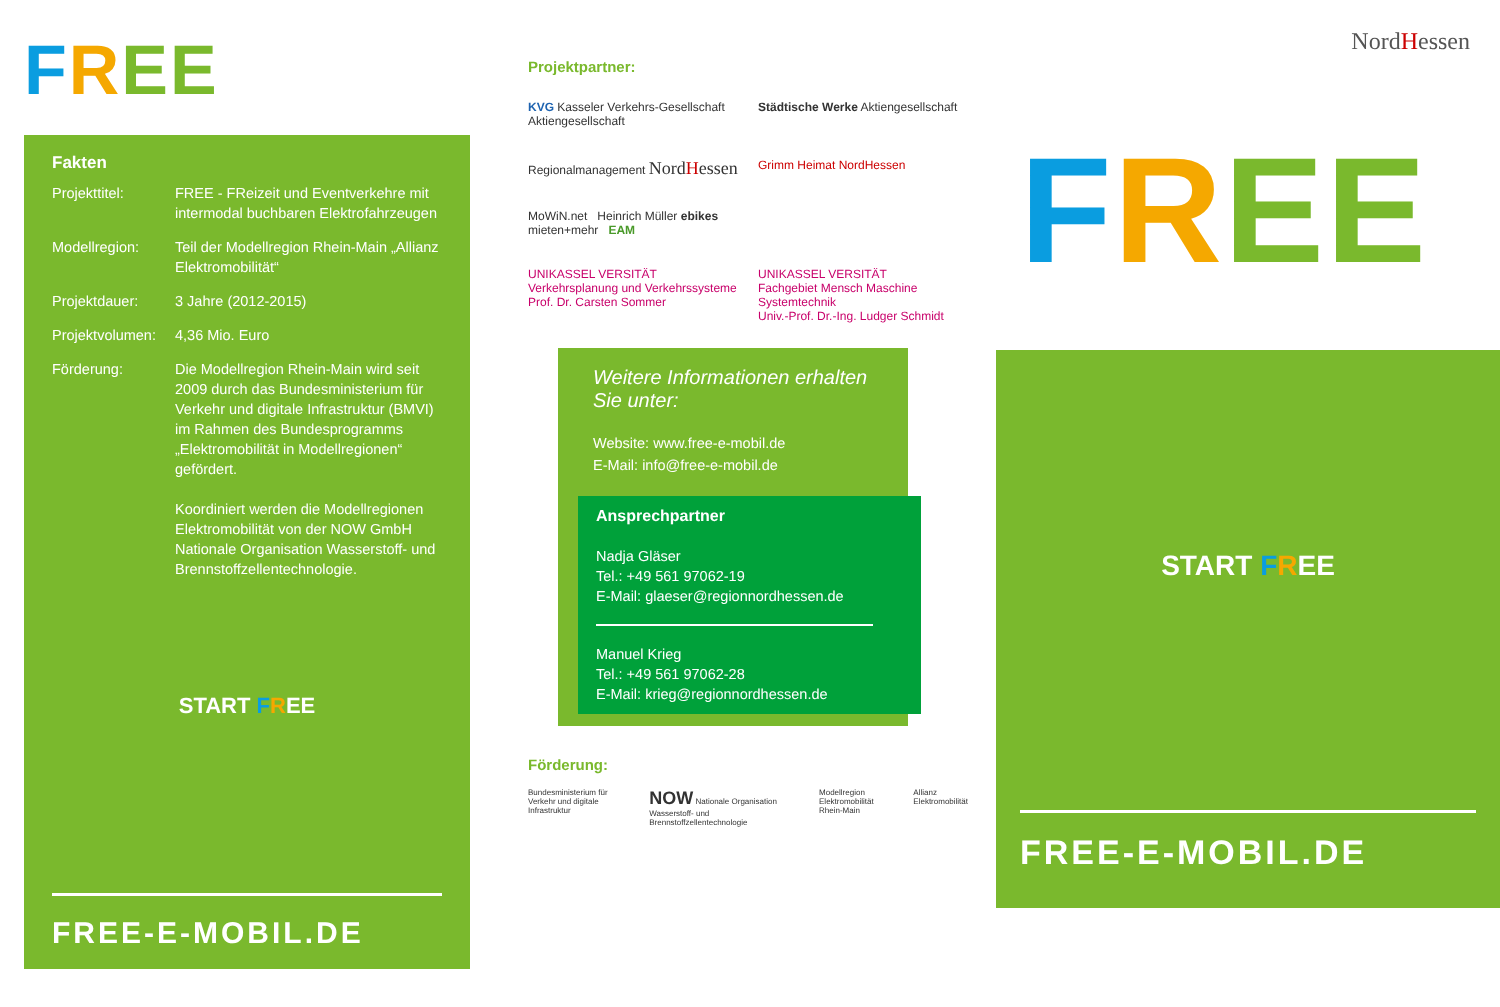FREE
Fakten
| Projekttitel: | FREE - FReizeit und Eventverkehre mit intermodal buchbaren Elektrofahrzeugen |
| Modellregion: | Teil der Modellregion Rhein-Main „Allianz Elektromobilität“ |
| Projektdauer: | 3 Jahre (2012-2015) |
| Projektvolumen: | 4,36 Mio. Euro |
| Förderung: | Die Modellregion Rhein-Main wird seit 2009 durch das Bundesministerium für Verkehr und digitale Infrastruktur (BMVI) im Rahmen des Bundesprogramms „Elektromobilität in Modellregionen“ gefördert. Koordiniert werden die Modellregionen Elektromobilität von der NOW GmbH Nationale Organisation Wasserstoff- und Brennstoffzellentechnologie. |
START FREE
FREE-E-MOBIL.DE
Projektpartner:
KVG Kasseler Verkehrs-Gesellschaft Aktiengesellschaft
Städtische Werke Aktiengesellschaft
Regionalmanagement NordHessen
Grimm Heimat NordHessen
MoWiN.net Heinrich Müller ebikes mieten+mehr EAM
UNIKASSEL VERSITÄT
Verkehrsplanung und Verkehrssysteme
Prof. Dr. Carsten Sommer
UNIKASSEL VERSITÄT
Fachgebiet Mensch Maschine Systemtechnik
Univ.-Prof. Dr.-Ing. Ludger Schmidt
Weitere Informationen erhalten Sie unter:
Website: www.free-e-mobil.de
E-Mail: info@free-e-mobil.de
Ansprechpartner
Nadja Gläser
Tel.: +49 561 97062-19
E-Mail: glaeser@regionnordhessen.de
Manuel Krieg
Tel.: +49 561 97062-28
E-Mail: krieg@regionnordhessen.de
Förderung:
Bundesministerium für Verkehr und digitale Infrastruktur
NOW Nationale Organisation Wasserstoff- und Brennstoffzellentechnologie
Modellregion Elektromobilität Rhein-Main
Allianz Elektromobilität
NordHessen
FREE
START FREE
FREE-E-MOBIL.DE